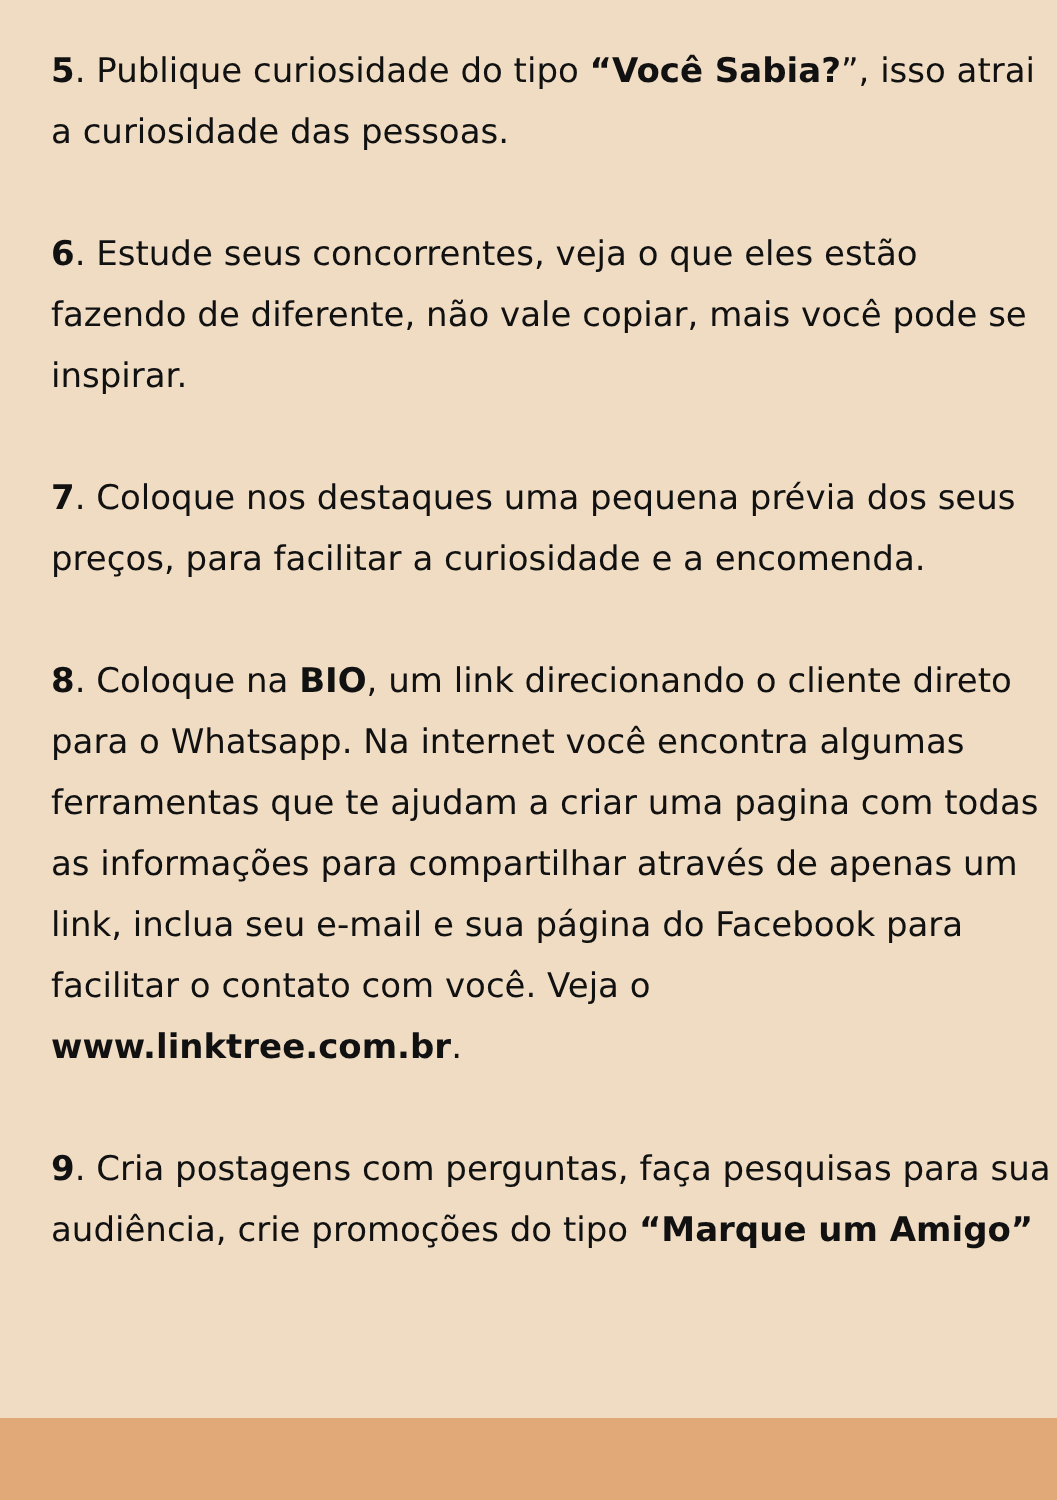5. Publique curiosidade do tipo “Você Sabia?”, isso atrai a curiosidade das pessoas.
6. Estude seus concorrentes, veja o que eles estão fazendo de diferente, não vale copiar, mais você pode se inspirar.
7. Coloque nos destaques uma pequena prévia dos seus preços, para facilitar a curiosidade e a encomenda.
8. Coloque na BIO, um link direcionando o cliente direto para o Whatsapp. Na internet você encontra algumas ferramentas que te ajudam a criar uma pagina com todas as informações para compartilhar através de apenas um link, inclua seu e-mail e sua página do Facebook para facilitar o contato com você. Veja o www.linktree.com.br.
9. Cria postagens com perguntas, faça pesquisas para sua audiência, crie promoções do tipo “Marque um Amigo”